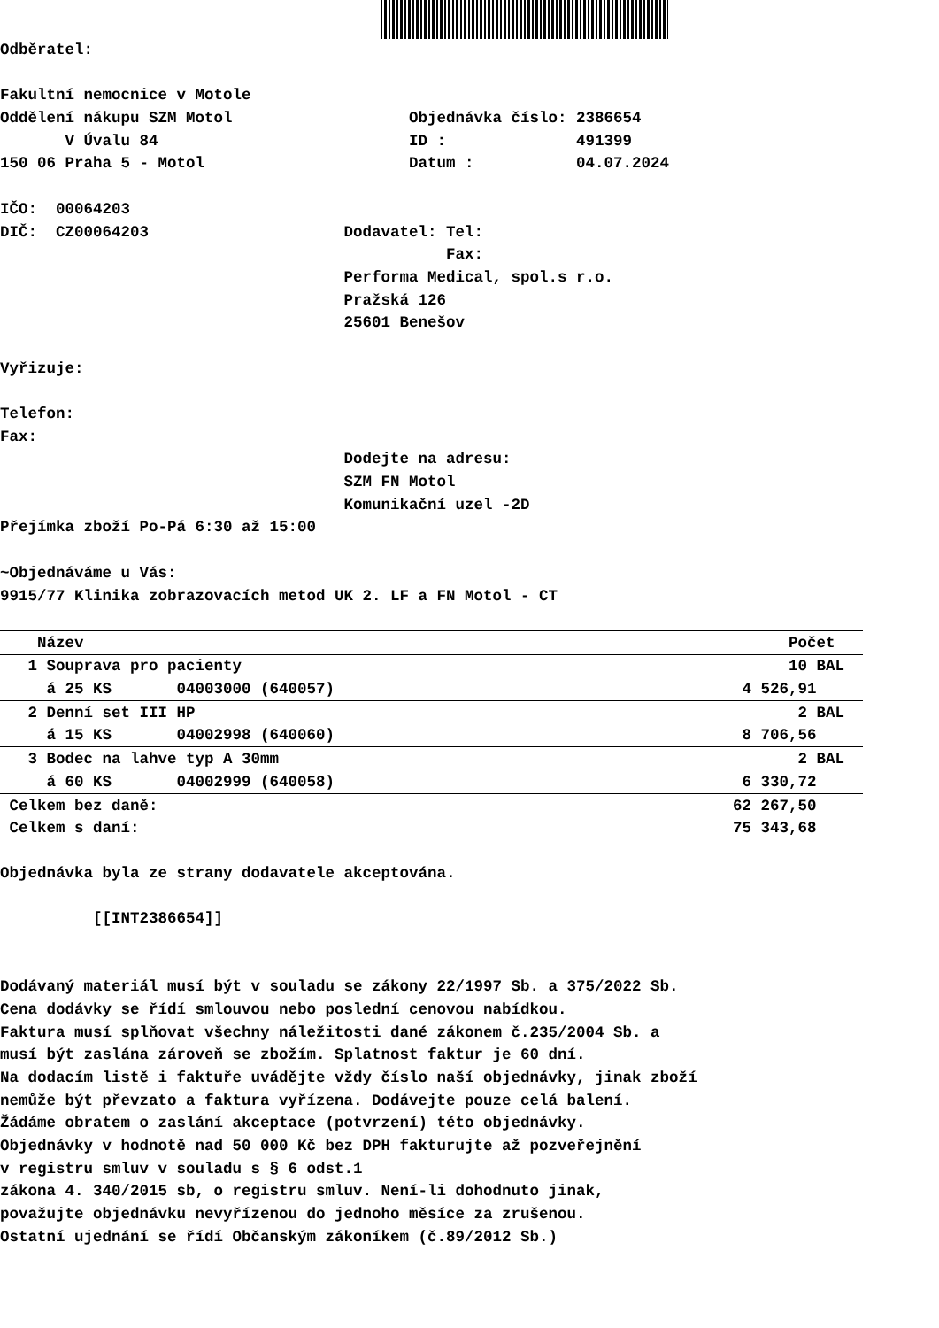Odběratel:
Fakultní nemocnice v Motole
Oddělení nákupu SZM Motol Objednávka číslo: 2386654
V Úvalu 84 ID : 491399
150 06 Praha 5 - Motol Datum : 04.07.2024
IČO: 00064203
DIČ: CZ00064203 Dodavatel: Tel:
Fax:
Performa Medical, spol.s r.o.
Pražská 126
25601 Benešov
Vyřizuje:
Telefon:
Fax:
Dodejte na adresu:
SZM FN Motol
Komunikační uzel -2D
Přejímka zboží Po-Pá 6:30 až 15:00
~Objednáváme u Vás:
9915/77 Klinika zobrazovacích metod UK 2. LF a FN Motol - CT
| Název | Počet |
| --- | --- |
| 1 Souprava pro pacienty | 10 BAL |
| á 25 KS 04003000 (640057) | 4 526,91 |
| 2 Denní set III HP | 2 BAL |
| á 15 KS 04002998 (640060) | 8 706,56 |
| 3 Bodec na lahve typ A 30mm | 2 BAL |
| á 60 KS 04002999 (640058) | 6 330,72 |
| Celkem bez daně: | 62 267,50 |
| Celkem s daní: | 75 343,68 |
Objednávka byla ze strany dodavatele akceptována.
[[INT2386654]]
Dodávaný materiál musí být v souladu se zákony 22/1997 Sb. a 375/2022 Sb.
Cena dodávky se řídí smlouvou nebo poslední cenovou nabídkou.
Faktura musí splňovat všechny náležitosti dané zákonem č.235/2004 Sb. a
musí být zaslána zároveň se zbožím. Splatnost faktur je 60 dní.
Na dodacím listě i faktuře uvádějte vždy číslo naší objednávky, jinak zboží
nemůže být převzato a faktura vyřízena. Dodávejte pouze celá balení.
Žádáme obratem o zaslání akceptace (potvrzení) této objednávky.
Objednávky v hodnotě nad 50 000 Kč bez DPH fakturujte až pozveřejnění
v registru smluv v souladu s § 6 odst.1
zákona 4. 340/2015 sb, o registru smluv. Není-li dohodnuto jinak,
považujte objednávku nevyřízenou do jednoho měsíce za zrušenou.
Ostatní ujednání se řídí Občanským zákoníkem (č.89/2012 Sb.)